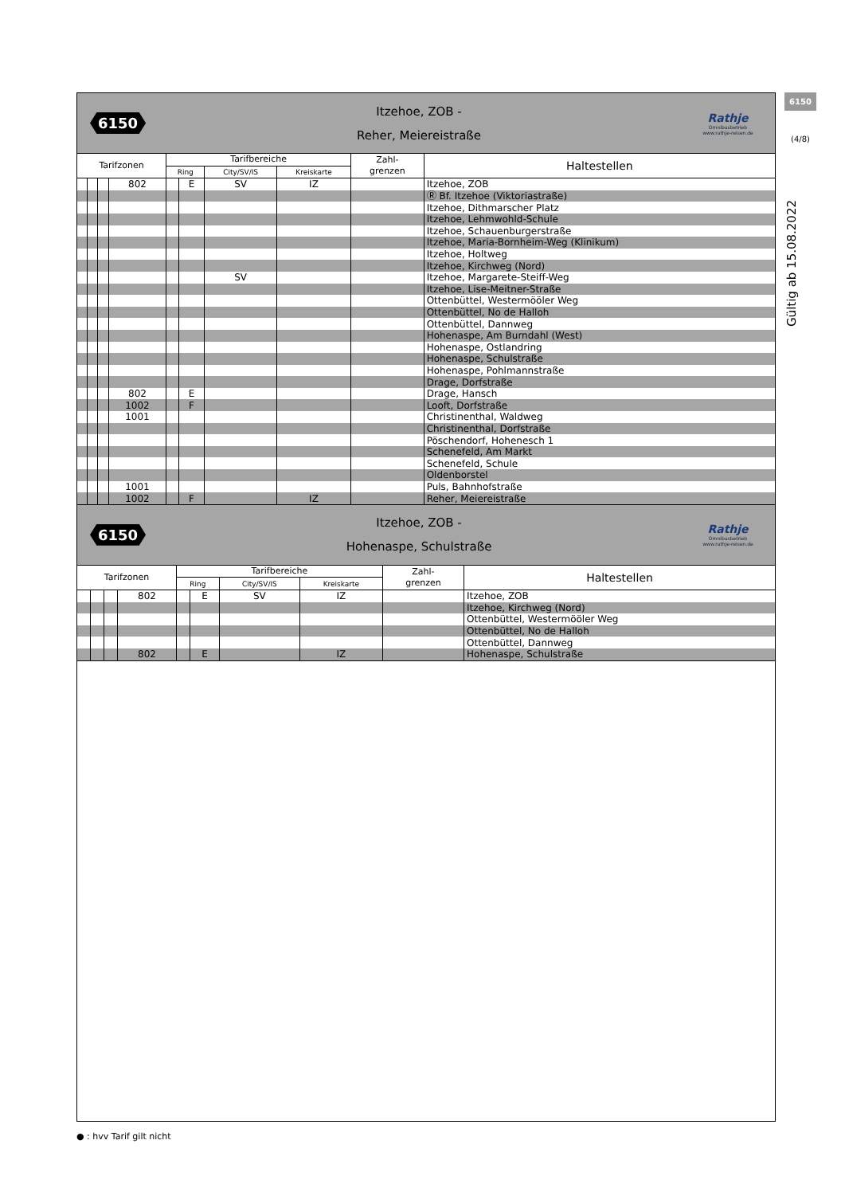6150
(4/8)
Gültig ab 15.08.2022
6150
Itzehoe, ZOB -
Reher, Meiereistraße
Rathje
Omnibusbetrieb
www.rathje-reisen.de
| Tarifzonen | | | | Tarifbereiche | | | | Zahl- grenzen | Haltestellen |
| --- | --- | --- | --- | --- | --- | --- | --- | --- | --- |
| | | | | Ring | | City/SV/IS | Kreiskarte | | |
| | | | 802 | | E | SV | IZ | | Itzehoe, ZOB |
| | | | | | | | | | Ⓡ Bf. Itzehoe (Viktoriastraße) |
| | | | | | | | | | Itzehoe, Dithmarscher Platz |
| | | | | | | | | | Itzehoe, Lehmwohld-Schule |
| | | | | | | | | | Itzehoe, Schauenburgerstraße |
| | | | | | | | | | Itzehoe, Maria-Bornheim-Weg (Klinikum) |
| | | | | | | | | | Itzehoe, Holtweg |
| | | | | | | | | | Itzehoe, Kirchweg (Nord) |
| | | | | | | SV | | | Itzehoe, Margarete-Steiff-Weg |
| | | | | | | | | | Itzehoe, Lise-Meitner-Straße |
| | | | | | | | | | Ottenbüttel, Westermööler Weg |
| | | | | | | | | | Ottenbüttel, No de Halloh |
| | | | | | | | | | Ottenbüttel, Dannweg |
| | | | | | | | | | Hohenaspe, Am Burndahl (West) |
| | | | | | | | | | Hohenaspe, Ostlandring |
| | | | | | | | | | Hohenaspe, Schulstraße |
| | | | | | | | | | Hohenaspe, Pohlmannstraße |
| | | | | | | | | | Drage, Dorfstraße |
| | | | 802 | | E | | | | Drage, Hansch |
| | | | 1002 | | F | | | | Looft, Dorfstraße |
| | | | 1001 | | | | | | Christinenthal, Waldweg |
| | | | | | | | | | Christinenthal, Dorfstraße |
| | | | | | | | | | Pöschendorf, Hohenesch 1 |
| | | | | | | | | | Schenefeld, Am Markt |
| | | | | | | | | | Schenefeld, Schule |
| | | | | | | | | | Oldenborstel |
| | | | 1001 | | | | | | Puls, Bahnhofstraße |
| | | | 1002 | | F | | IZ | | Reher, Meiereistraße |
6150
Itzehoe, ZOB -
Hohenaspe, Schulstraße
Rathje
Omnibusbetrieb
www.rathje-reisen.de
| Tarifzonen | | | | Tarifbereiche | | | | Zahl- grenzen | Haltestellen |
| --- | --- | --- | --- | --- | --- | --- | --- | --- | --- |
| | | | | Ring | | City/SV/IS | Kreiskarte | | |
| | | | 802 | | E | SV | IZ | | Itzehoe, ZOB |
| | | | | | | | | | Itzehoe, Kirchweg (Nord) |
| | | | | | | | | | Ottenbüttel, Westermööler Weg |
| | | | | | | | | | Ottenbüttel, No de Halloh |
| | | | | | | | | | Ottenbüttel, Dannweg |
| | | | 802 | | E | | IZ | | Hohenaspe, Schulstraße |
● : hvv Tarif gilt nicht